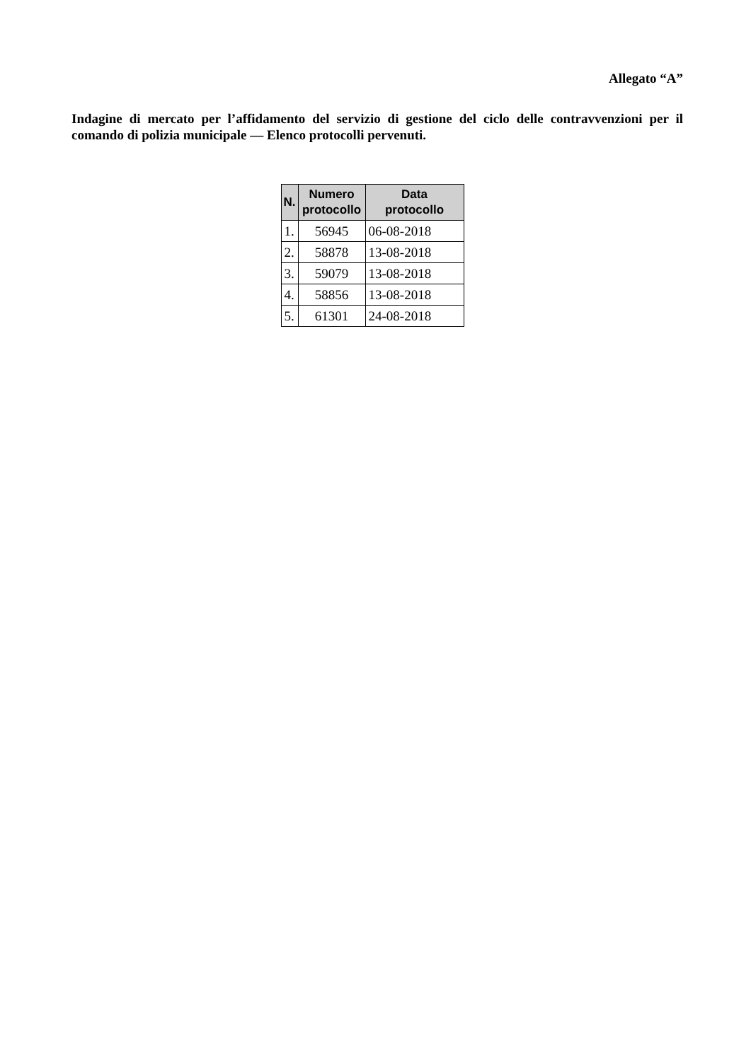Allegato “A”
Indagine di mercato per l’affidamento del servizio di gestione del ciclo delle contravvenzioni per il comando di polizia municipale — Elenco protocolli pervenuti.
| N. | Numero protocollo | Data protocollo |
| --- | --- | --- |
| 1. | 56945 | 06-08-2018 |
| 2. | 58878 | 13-08-2018 |
| 3. | 59079 | 13-08-2018 |
| 4. | 58856 | 13-08-2018 |
| 5. | 61301 | 24-08-2018 |